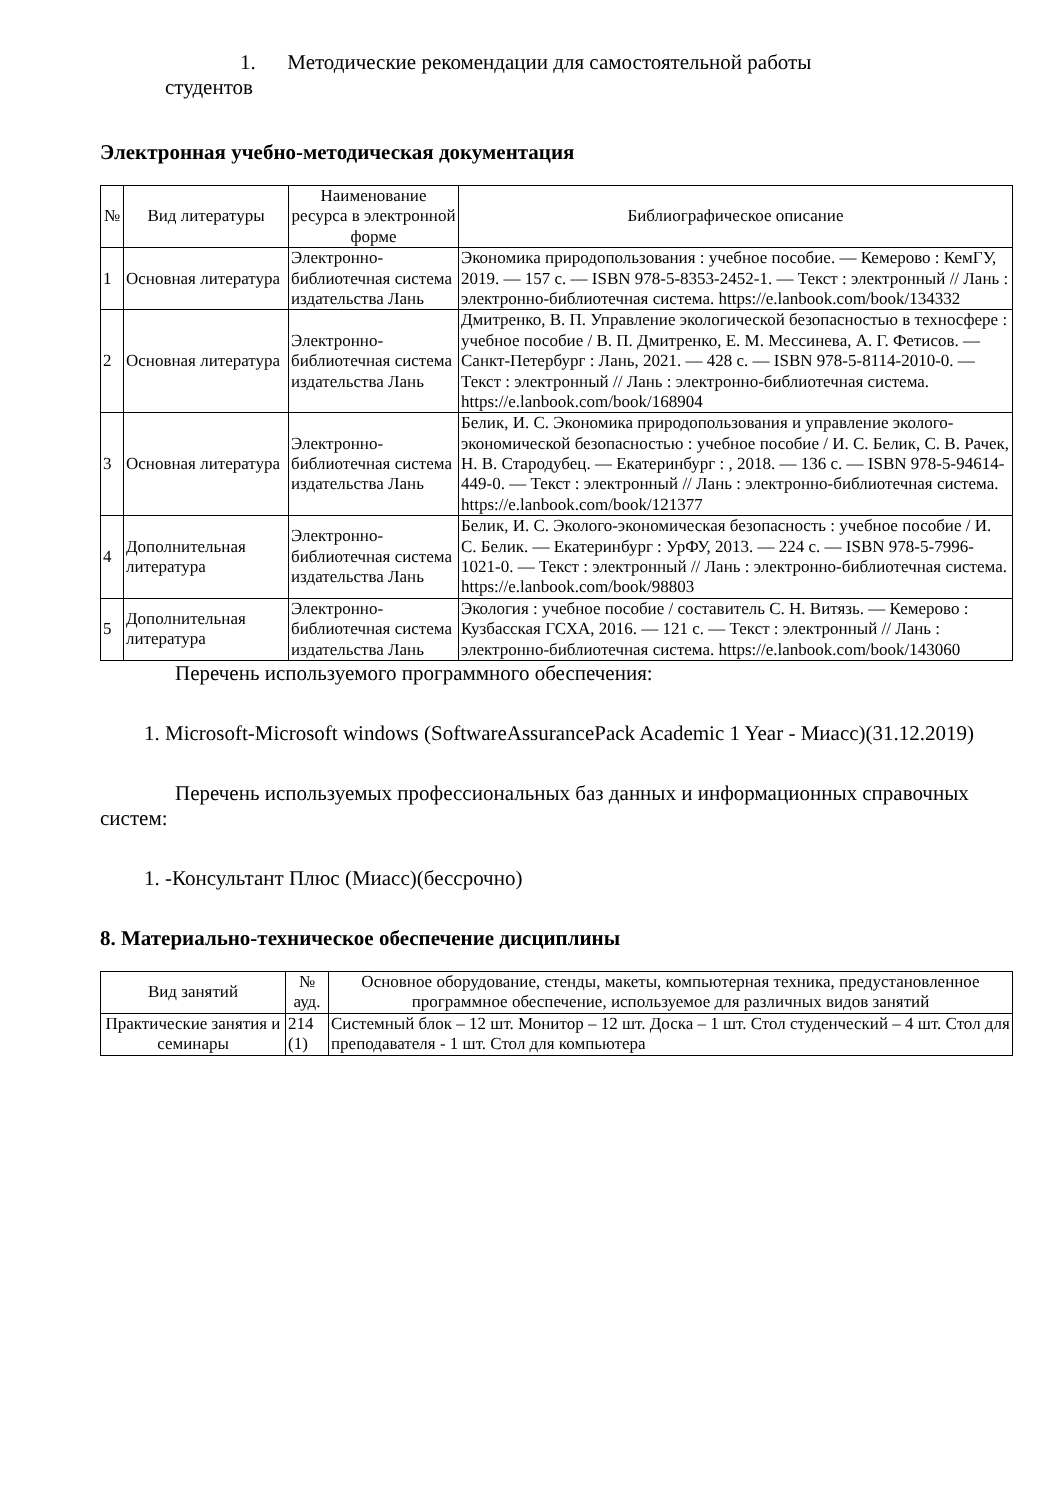1. Методические рекомендации для самостоятельной работы
студентов
Электронная учебно-методическая документация
| № | Вид литературы | Наименование ресурса в электронной форме | Библиографическое описание |
| --- | --- | --- | --- |
| 1 | Основная литература | Электронно-библиотечная система издательства Лань | Экономика природопользования : учебное пособие. — Кемерово : КемГУ, 2019. — 157 с. — ISBN 978-5-8353-2452-1. — Текст : электронный // Лань : электронно-библиотечная система. https://e.lanbook.com/book/134332 |
| 2 | Основная литература | Электронно-библиотечная система издательства Лань | Дмитренко, В. П. Управление экологической безопасностью в техносфере : учебное пособие / В. П. Дмитренко, Е. М. Мессинева, А. Г. Фетисов. — Санкт-Петербург : Лань, 2021. — 428 с. — ISBN 978-5-8114-2010-0. — Текст : электронный // Лань : электронно-библиотечная система. https://e.lanbook.com/book/168904 |
| 3 | Основная литература | Электронно-библиотечная система издательства Лань | Белик, И. С. Экономика природопользования и управление эколого-экономической безопасностью : учебное пособие / И. С. Белик, С. В. Рачек, Н. В. Стародубец. — Екатеринбург : , 2018. — 136 с. — ISBN 978-5-94614-449-0. — Текст : электронный // Лань : электронно-библиотечная система. https://e.lanbook.com/book/121377 |
| 4 | Дополнительная литература | Электронно-библиотечная система издательства Лань | Белик, И. С. Эколого-экономическая безопасность : учебное пособие / И. С. Белик. — Екатеринбург : УрФУ, 2013. — 224 с. — ISBN 978-5-7996-1021-0. — Текст : электронный // Лань : электронно-библиотечная система. https://e.lanbook.com/book/98803 |
| 5 | Дополнительная литература | Электронно-библиотечная система издательства Лань | Экология : учебное пособие / составитель С. Н. Витязь. — Кемерово : Кузбасская ГСХА, 2016. — 121 с. — Текст : электронный // Лань : электронно-библиотечная система. https://e.lanbook.com/book/143060 |
Перечень используемого программного обеспечения:
1. Microsoft-Microsoft windows (SoftwareAssurancePack Academic 1 Year - Миасс)(31.12.2019)
Перечень используемых профессиональных баз данных и информационных справочных систем:
1. -Консультант Плюс (Миасс)(бессрочно)
8. Материально-техническое обеспечение дисциплины
| Вид занятий | № ауд. | Основное оборудование, стенды, макеты, компьютерная техника, предустановленное программное обеспечение, используемое для различных видов занятий |
| --- | --- | --- |
| Практические занятия и семинары | 214 (1) | Системный блок – 12 шт. Монитор – 12 шт. Доска – 1 шт. Стол студенческий – 4 шт. Стол для преподавателя - 1 шт. Стол для компьютера |